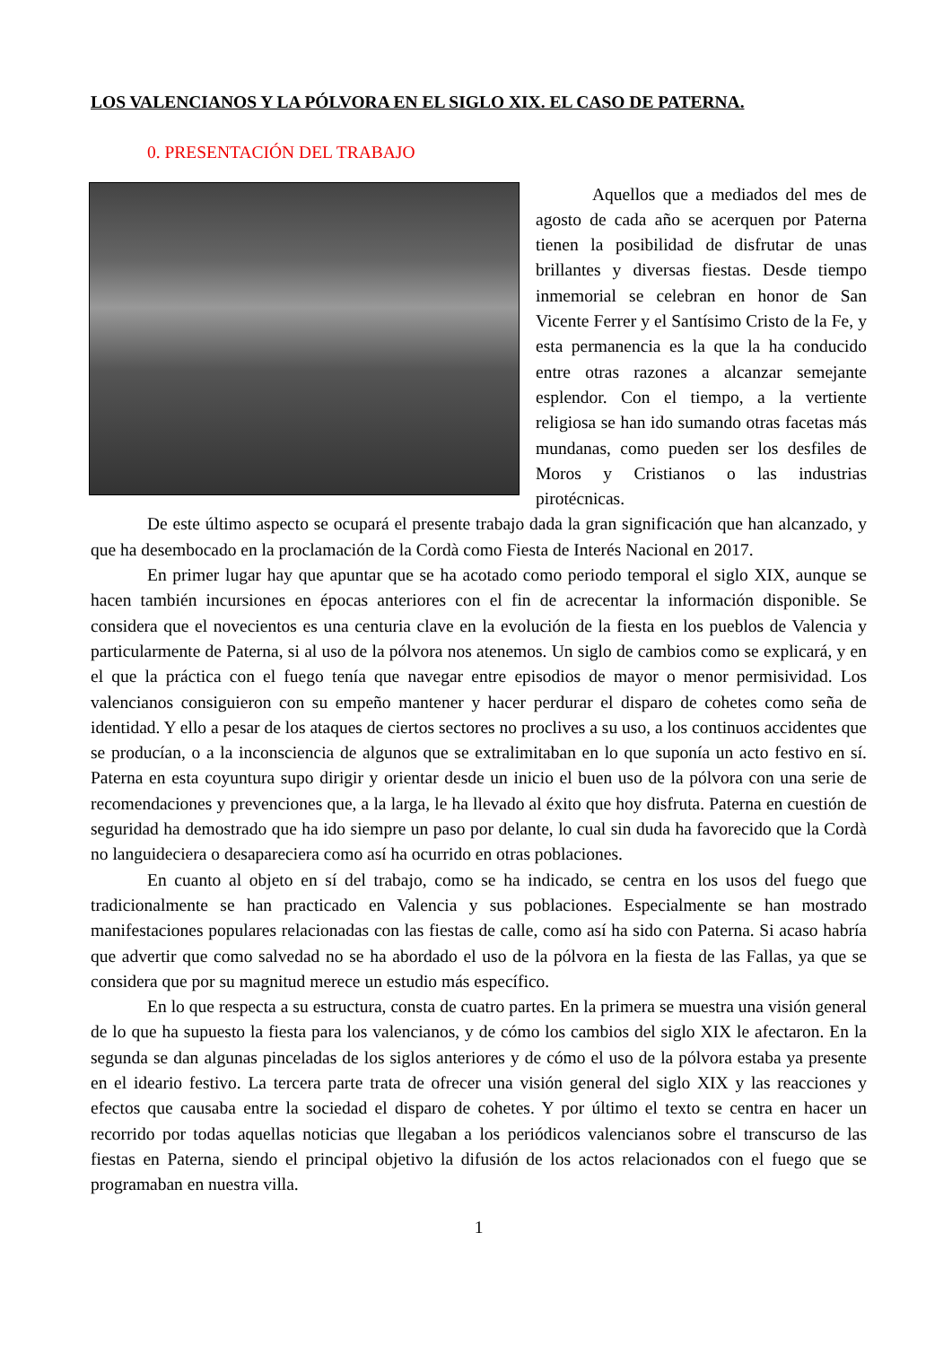LOS VALENCIANOS Y LA PÓLVORA EN EL SIGLO XIX. EL CASO DE PATERNA.
0. PRESENTACIÓN DEL TRABAJO
Aquellos que a mediados del mes de agosto de cada año se acerquen por Paterna tienen la posibilidad de disfrutar de unas brillantes y diversas fiestas. Desde tiempo inmemorial se celebran en honor de San Vicente Ferrer y el Santísimo Cristo de la Fe, y esta permanencia es la que la ha conducido entre otras razones a alcanzar semejante esplendor. Con el tiempo, a la vertiente religiosa se han ido sumando otras facetas más mundanas, como pueden ser los desfiles de Moros y Cristianos o las industrias pirotécnicas.
De este último aspecto se ocupará el presente trabajo dada la gran significación que han alcanzado, y que ha desembocado en la proclamación de la Cordà como Fiesta de Interés Nacional en 2017.
En primer lugar hay que apuntar que se ha acotado como periodo temporal el siglo XIX, aunque se hacen también incursiones en épocas anteriores con el fin de acrecentar la información disponible. Se considera que el novecientos es una centuria clave en la evolución de la fiesta en los pueblos de Valencia y particularmente de Paterna, si al uso de la pólvora nos atenemos. Un siglo de cambios como se explicará, y en el que la práctica con el fuego tenía que navegar entre episodios de mayor o menor permisividad. Los valencianos consiguieron con su empeño mantener y hacer perdurar el disparo de cohetes como seña de identidad. Y ello a pesar de los ataques de ciertos sectores no proclives a su uso, a los continuos accidentes que se producían, o a la inconsciencia de algunos que se extralimitaban en lo que suponía un acto festivo en sí. Paterna en esta coyuntura supo dirigir y orientar desde un inicio el buen uso de la pólvora con una serie de recomendaciones y prevenciones que, a la larga, le ha llevado al éxito que hoy disfruta. Paterna en cuestión de seguridad ha demostrado que ha ido siempre un paso por delante, lo cual sin duda ha favorecido que la Cordà no languideciera o desapareciera como así ha ocurrido en otras poblaciones.
En cuanto al objeto en sí del trabajo, como se ha indicado, se centra en los usos del fuego que tradicionalmente se han practicado en Valencia y sus poblaciones. Especialmente se han mostrado manifestaciones populares relacionadas con las fiestas de calle, como así ha sido con Paterna. Si acaso habría que advertir que como salvedad no se ha abordado el uso de la pólvora en la fiesta de las Fallas, ya que se considera que por su magnitud merece un estudio más específico.
En lo que respecta a su estructura, consta de cuatro partes. En la primera se muestra una visión general de lo que ha supuesto la fiesta para los valencianos, y de cómo los cambios del siglo XIX le afectaron. En la segunda se dan algunas pinceladas de los siglos anteriores y de cómo el uso de la pólvora estaba ya presente en el ideario festivo. La tercera parte trata de ofrecer una visión general del siglo XIX y las reacciones y efectos que causaba entre la sociedad el disparo de cohetes. Y por último el texto se centra en hacer un recorrido por todas aquellas noticias que llegaban a los periódicos valencianos sobre el transcurso de las fiestas en Paterna, siendo el principal objetivo la difusión de los actos relacionados con el fuego que se programaban en nuestra villa.
1